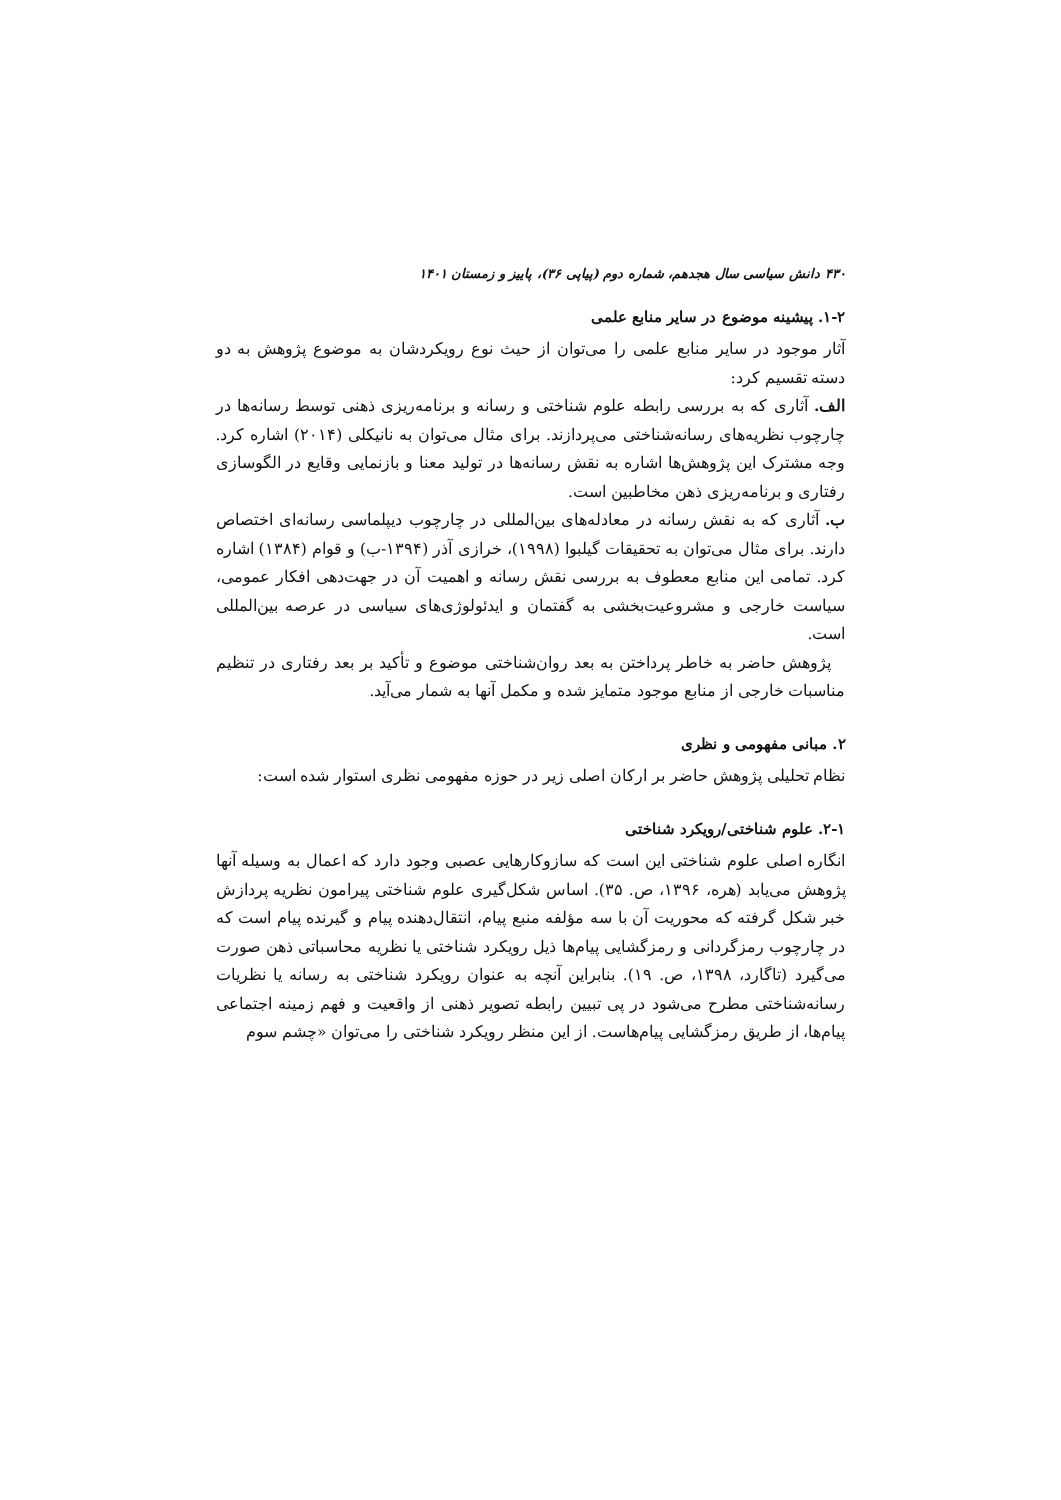۴۳۰ دانش سیاسی سال هجدهم، شماره دوم (پیاپی ۳۶)، پاییز و زمستان ۱۴۰۱
۱-۲. پیشینه موضوع در سایر منابع علمی
آثار موجود در سایر منابع علمی را می‌توان از حیث نوع رویکردشان به موضوع پژوهش به دو دسته تقسیم کرد:
الف. آثاری که به بررسی رابطه علوم شناختی و رسانه و برنامه‌ریزی ذهنی توسط رسانه‌ها در چارچوب نظریه‌های رسانه‌شناختی می‌پردازند. برای مثال می‌توان به نانیکلی (۲۰۱۴) اشاره کرد. وجه مشترک این پژوهش‌ها اشاره به نقش رسانه‌ها در تولید معنا و بازنمایی وقایع در الگوسازی رفتاری و برنامه‌ریزی ذهن مخاطبین است.
ب. آثاری که به نقش رسانه در معادله‌های بین‌المللی در چارچوب دیپلماسی رسانه‌ای اختصاص دارند. برای مثال می‌توان به تحقیقات گیلبوا (۱۹۹۸)، خرازی آذر (۱۳۹۴-ب) و قوام (۱۳۸۴) اشاره کرد. تمامی این منابع معطوف به بررسی نقش رسانه و اهمیت آن در جهت‌دهی افکار عمومی، سیاست خارجی و مشروعیت‌بخشی به گفتمان و ایدئولوژی‌های سیاسی در عرصه بین‌المللی است.
پژوهش حاضر به خاطر پرداختن به بعد روان‌شناختی موضوع و تأکید بر بعد رفتاری در تنظیم مناسبات خارجی از منابع موجود متمایز شده و مکمل آنها به شمار می‌آید.
۲. مبانی مفهومی و نظری
نظام تحلیلی پژوهش حاضر بر ارکان اصلی زیر در حوزه مفهومی نظری استوار شده است:
۲-۱. علوم شناختی/رویکرد شناختی
انگاره اصلی علوم شناختی این است که سازوکارهایی عصبی وجود دارد که اعمال به وسیله آنها پژوهش می‌یابد (هره، ۱۳۹۶، ص. ۳۵). اساس شکل‌گیری علوم شناختی پیرامون نظریه پردازش خبر شکل گرفته که محوریت آن با سه مؤلفه منبع پیام، انتقال‌دهنده پیام و گیرنده پیام است که در چارچوب رمزگردانی و رمزگشایی پیام‌ها ذیل رویکرد شناختی یا نظریه محاسباتی ذهن صورت می‌گیرد (تاگارد، ۱۳۹۸، ص. ۱۹). بنابراین آنچه به عنوان رویکرد شناختی به رسانه یا نظریات رسانه‌شناختی مطرح می‌شود در پی تبیین رابطه تصویر ذهنی از واقعیت و فهم زمینه اجتماعی پیام‌ها، از طریق رمزگشایی پیام‌هاست. از این منظر رویکرد شناختی را می‌توان «چشم سوم